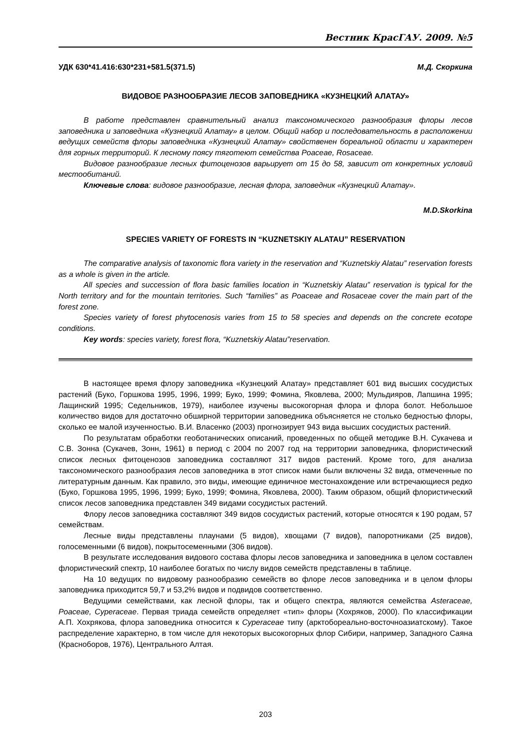Вестник КрасГАУ. 2009. №5
УДК 630*41.416:630*231+581.5(371.5) М.Д. Скоркина
ВИДОВОЕ РАЗНООБРАЗИЕ ЛЕСОВ ЗАПОВЕДНИКА «КУЗНЕЦКИЙ АЛАТАУ»
В работе представлен сравнительный анализ таксономического разнообразия флоры лесов заповедника и заповедника «Кузнецкий Алатау» в целом. Общий набор и последовательность в расположении ведущих семейств флоры заповедника «Кузнецкий Алатау» свойственен бореальной области и характерен для горных территорий. К лесному поясу тяготеют семейства Poaceae, Rosaceae.
Видовое разнообразие лесных фитоценозов варьирует от 15 до 58, зависит от конкретных условий местообитаний.
Ключевые слова: видовое разнообразие, лесная флора, заповедник «Кузнецкий Алатау».
M.D.Skorkina
SPECIES VARIETY OF FORESTS IN “KUZNETSKIY ALATAU” RESERVATION
The comparative analysis of taxonomic flora variety in the reservation and “Kuznetskiy Alatau” reservation forests as a whole is given in the article.
All species and succession of flora basic families location in “Kuznetskiy Alatau” reservation is typical for the North territory and for the mountain territories. Such “families” as Poaceae and Rosaceae cover the main part of the forest zone.
Species variety of forest phytocenosis varies from 15 to 58 species and depends on the concrete ecotope conditions.
Key words: species variety, forest flora, “Kuznetskiy Alatau”reservation.
В настоящее время флору заповедника «Кузнецкий Алатау» представляет 601 вид высших сосудистых растений (Буко, Горшкова 1995, 1996, 1999; Буко, 1999; Фомина, Яковлева, 2000; Мульдияров, Лапшина 1995; Лащинский 1995; Седельников, 1979), наиболее изучены высокогорная флора и флора болот. Небольшое количество видов для достаточно обширной территории заповедника объясняется не столько бедностью флоры, сколько ее малой изученностью. В.И. Власенко (2003) прогнозирует 943 вида высших сосудистых растений.
По результатам обработки геоботанических описаний, проведенных по общей методике В.Н. Сукачева и С.В. Зонна (Сукачев, Зонн, 1961) в период с 2004 по 2007 год на территории заповедника, флористический список лесных фитоценозов заповедника составляют 317 видов растений. Кроме того, для анализа таксономического разнообразия лесов заповедника в этот список нами были включены 32 вида, отмеченные по литературным данным. Как правило, это виды, имеющие единичное местонахождение или встречающиеся редко (Буко, Горшкова 1995, 1996, 1999; Буко, 1999; Фомина, Яковлева, 2000). Таким образом, общий флористический список лесов заповедника представлен 349 видами сосудистых растений.
Флору лесов заповедника составляют 349 видов сосудистых растений, которые относятся к 190 родам, 57 семействам.
Лесные виды представлены плаунами (5 видов), хвощами (7 видов), папоротниками (25 видов), голосеменными (6 видов), покрытосеменными (306 видов).
В результате исследования видового состава флоры лесов заповедника и заповедника в целом составлен флористический спектр, 10 наиболее богатых по числу видов семейств представлены в таблице.
На 10 ведущих по видовому разнообразию семейств во флоре лесов заповедника и в целом флоры заповедника приходится 59,7 и 53,2% видов и подвидов соответственно.
Ведущими семействами, как лесной флоры, так и общего спектра, являются семейства Asteraceae, Poaceae, Cyperaceae. Первая триада семейств определяет «тип» флоры (Хохряков, 2000). По классификации А.П. Хохрякова, флора заповедника относится к Cyperaceae типу (арктобореально-восточноазиатскому). Такое распределение характерно, в том числе для некоторых высокогорных флор Сибири, например, Западного Саяна (Красноборов, 1976), Центрального Алтая.
203